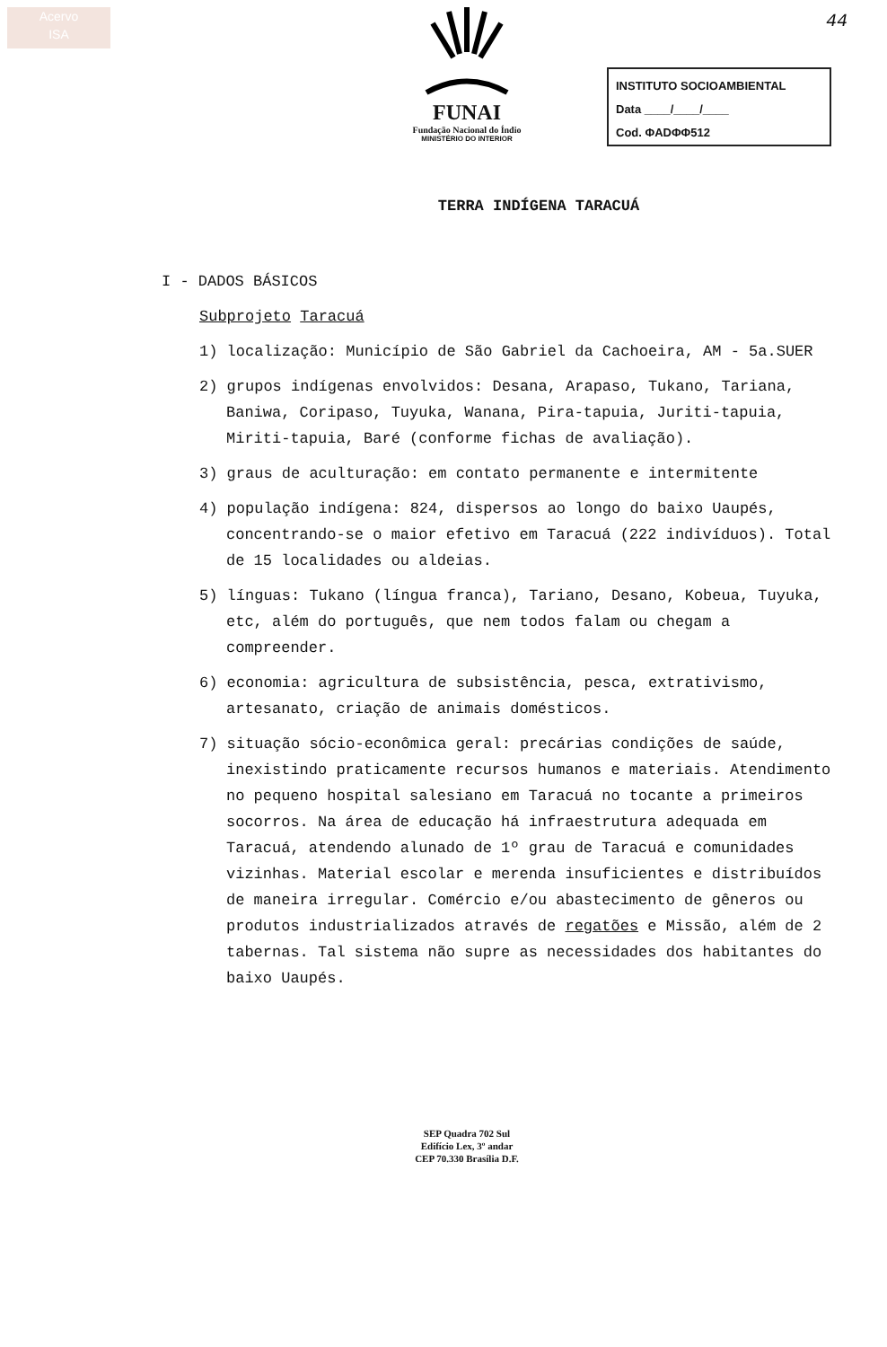Acervo
ISA
FUNAI
Fundação Nacional do Índio
MINISTÉRIO DO INTERIOR
44
INSTITUTO SOCIOAMBIENTAL
Data ____/____/____
Cod. ΦADΦΦ512
TERRA INDÍGENA TARACUÁ
I - DADOS BÁSICOS
Subprojeto Taracuá
1) localização: Município de São Gabriel da Cachoeira, AM - 5a.SUER
2) grupos indígenas envolvidos: Desana, Arapaso, Tukano, Tariana, Baniwa, Coripaso, Tuyuka, Wanana, Pira-tapuia, Juriti-tapuia, Miriti-tapuia, Baré (conforme fichas de avaliação).
3) graus de aculturação: em contato permanente e intermitente
4) população indígena: 824, dispersos ao longo do baixo Uaupés, concentrando-se o maior efetivo em Taracuá (222 indivíduos). Total de 15 localidades ou aldeias.
5) línguas: Tukano (língua franca), Tariano, Desano, Kobeua, Tuyuka, etc, além do português, que nem todos falam ou chegam a compreender.
6) economia: agricultura de subsistência, pesca, extrativismo, artesanato, criação de animais domésticos.
7) situação sócio-econômica geral: precárias condições de saúde, inexistindo praticamente recursos humanos e materiais. Atendimento no pequeno hospital salesiano em Taracuá no tocante a primeiros socorros. Na área de educação há infraestrutura adequada em Taracuá, atendendo alunado de 1º grau de Taracuá e comunidades vizinhas. Material escolar e merenda insuficientes e distribuídos de maneira irregular. Comércio e/ou abastecimento de gêneros ou produtos industrializados através de regatões e Missão, além de 2 tabernas. Tal sistema não supre as necessidades dos habitantes do baixo Uaupés.
SEP Quadra 702 Sul
Edifício Lex, 3º andar
CEP 70.330 Brasília D.F.